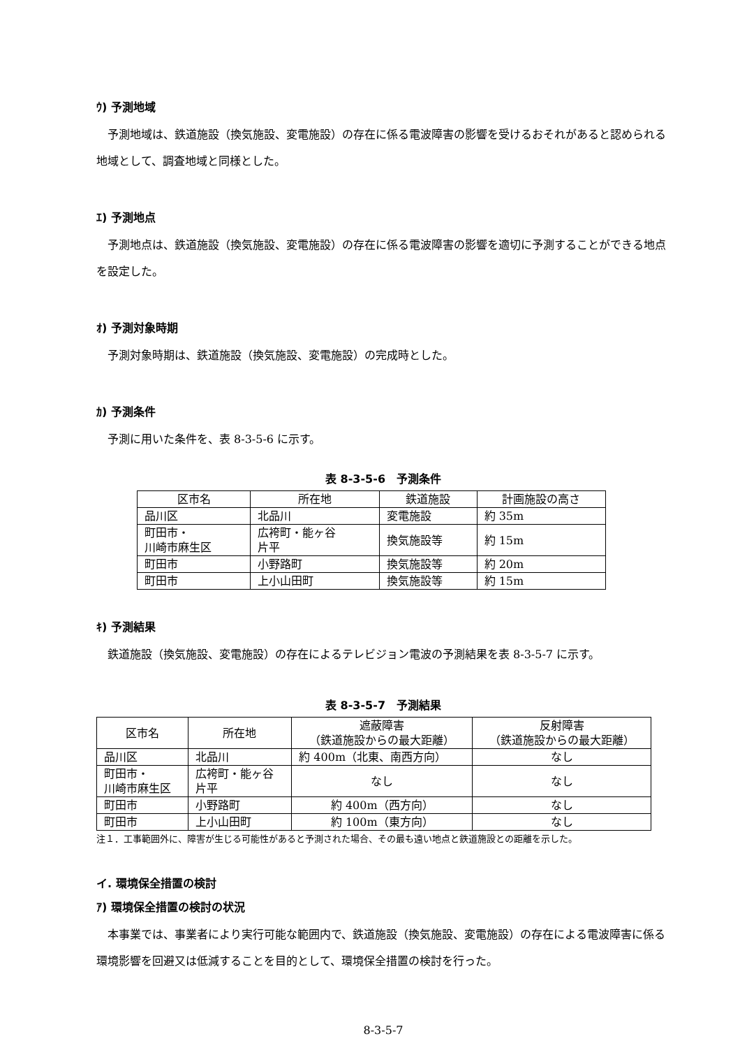ｳ) 予測地域
予測地域は、鉄道施設（換気施設、変電施設）の存在に係る電波障害の影響を受けるおそれがあると認められる地域として、調査地域と同様とした。
ｴ) 予測地点
予測地点は、鉄道施設（換気施設、変電施設）の存在に係る電波障害の影響を適切に予測することができる地点を設定した。
ｵ) 予測対象時期
予測対象時期は、鉄道施設（換気施設、変電施設）の完成時とした。
ｶ) 予測条件
予測に用いた条件を、表 8-3-5-6 に示す。
表 8-3-5-6　予測条件
| 区市名 | 所在地 | 鉄道施設 | 計画施設の高さ |
| 品川区 | 北品川 | 変電施設 | 約 35m |
| 町田市・ 川崎市麻生区 | 広袴町・能ヶ谷 片平 | 換気施設等 | 約 15m |
| 町田市 | 小野路町 | 換気施設等 | 約 20m |
| 町田市 | 上小山田町 | 換気施設等 | 約 15m |
ｷ) 予測結果
鉄道施設（換気施設、変電施設）の存在によるテレビジョン電波の予測結果を表 8-3-5-7 に示す。
表 8-3-5-7　予測結果
| 区市名 | 所在地 | 遮蔽障害 （鉄道施設からの最大距離） | 反射障害 （鉄道施設からの最大距離） |
| 品川区 | 北品川 | 約 400m（北東、南西方向） | なし |
| 町田市・ 川崎市麻生区 | 広袴町・能ヶ谷 片平 | なし | なし |
| 町田市 | 小野路町 | 約 400m（西方向） | なし |
| 町田市 | 上小山田町 | 約 100m（東方向） | なし |
注１．工事範囲外に、障害が生じる可能性があると予測された場合、その最も遠い地点と鉄道施設との距離を示した。
イ. 環境保全措置の検討
ｱ) 環境保全措置の検討の状況
本事業では、事業者により実行可能な範囲内で、鉄道施設（換気施設、変電施設）の存在による電波障害に係る環境影響を回避又は低減することを目的として、環境保全措置の検討を行った。
8-3-5-7